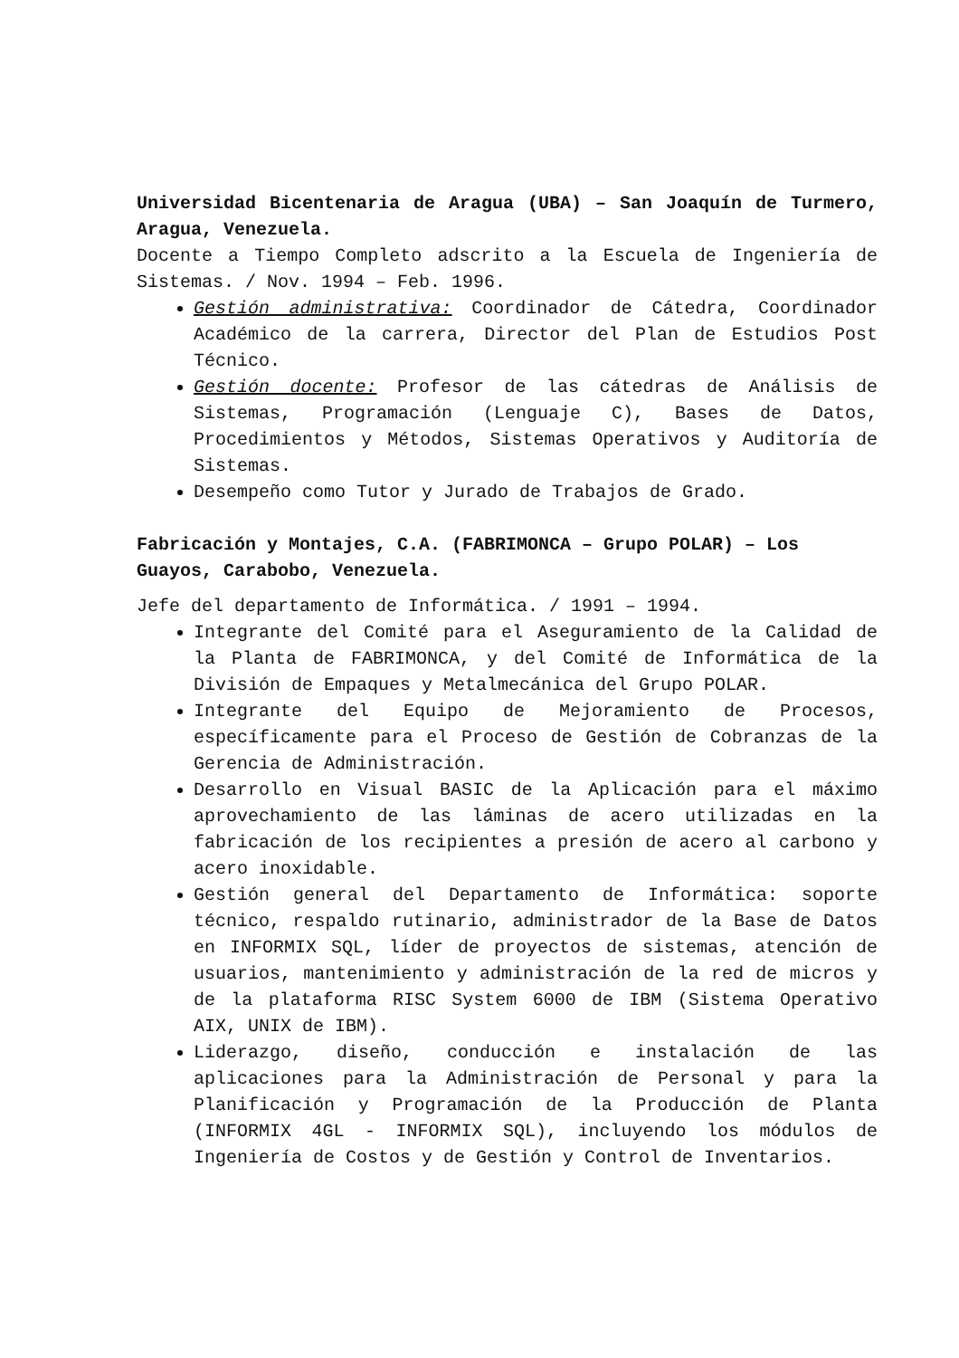Universidad Bicentenaria de Aragua (UBA) – San Joaquín de Turmero, Aragua, Venezuela.
Docente a Tiempo Completo adscrito a la Escuela de Ingeniería de Sistemas. / Nov. 1994 – Feb. 1996.
Gestión administrativa: Coordinador de Cátedra, Coordinador Académico de la carrera, Director del Plan de Estudios Post Técnico.
Gestión docente: Profesor de las cátedras de Análisis de Sistemas, Programación (Lenguaje C), Bases de Datos, Procedimientos y Métodos, Sistemas Operativos y Auditoría de Sistemas.
Desempeño como Tutor y Jurado de Trabajos de Grado.
Fabricación y Montajes, C.A. (FABRIMONCA – Grupo POLAR) – Los Guayos, Carabobo, Venezuela.
Jefe del departamento de Informática. / 1991 – 1994.
Integrante del Comité para el Aseguramiento de la Calidad de la Planta de FABRIMONCA, y del Comité de Informática de la División de Empaques y Metalmecánica del Grupo POLAR.
Integrante del Equipo de Mejoramiento de Procesos, específicamente para el Proceso de Gestión de Cobranzas de la Gerencia de Administración.
Desarrollo en Visual BASIC de la Aplicación para el máximo aprovechamiento de las láminas de acero utilizadas en la fabricación de los recipientes a presión de acero al carbono y acero inoxidable.
Gestión general del Departamento de Informática: soporte técnico, respaldo rutinario, administrador de la Base de Datos en INFORMIX SQL, líder de proyectos de sistemas, atención de usuarios, mantenimiento y administración de la red de micros y de la plataforma RISC System 6000 de IBM (Sistema Operativo AIX, UNIX de IBM).
Liderazgo, diseño, conducción e instalación de las aplicaciones para la Administración de Personal y para la Planificación y Programación de la Producción de Planta (INFORMIX 4GL - INFORMIX SQL), incluyendo los módulos de Ingeniería de Costos y de Gestión y Control de Inventarios.